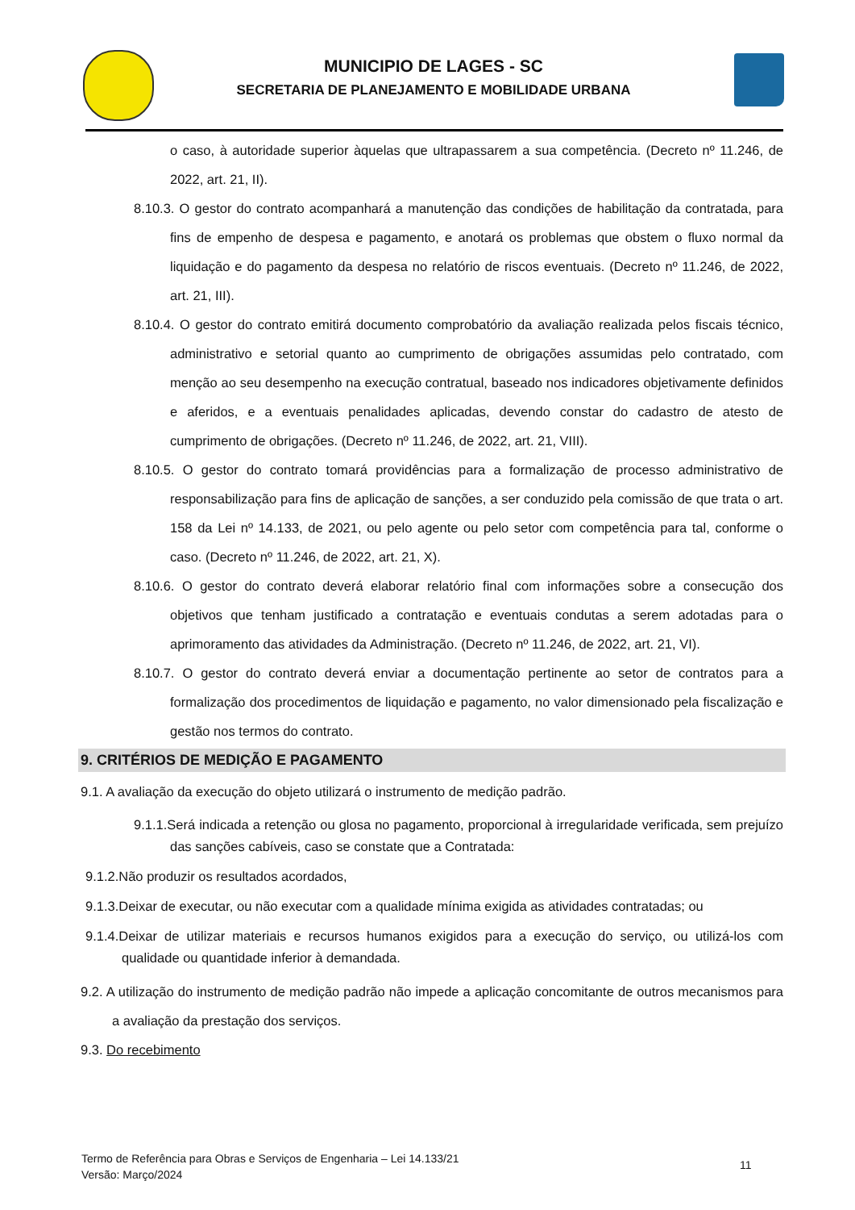MUNICIPIO DE LAGES - SC
SECRETARIA DE PLANEJAMENTO E MOBILIDADE URBANA
o caso, à autoridade superior àquelas que ultrapassarem a sua competência. (Decreto nº 11.246, de 2022, art. 21, II).
8.10.3. O gestor do contrato acompanhará a manutenção das condições de habilitação da contratada, para fins de empenho de despesa e pagamento, e anotará os problemas que obstem o fluxo normal da liquidação e do pagamento da despesa no relatório de riscos eventuais. (Decreto nº 11.246, de 2022, art. 21, III).
8.10.4. O gestor do contrato emitirá documento comprobatório da avaliação realizada pelos fiscais técnico, administrativo e setorial quanto ao cumprimento de obrigações assumidas pelo contratado, com menção ao seu desempenho na execução contratual, baseado nos indicadores objetivamente definidos e aferidos, e a eventuais penalidades aplicadas, devendo constar do cadastro de atesto de cumprimento de obrigações. (Decreto nº 11.246, de 2022, art. 21, VIII).
8.10.5. O gestor do contrato tomará providências para a formalização de processo administrativo de responsabilização para fins de aplicação de sanções, a ser conduzido pela comissão de que trata o art. 158 da Lei nº 14.133, de 2021, ou pelo agente ou pelo setor com competência para tal, conforme o caso. (Decreto nº 11.246, de 2022, art. 21, X).
8.10.6. O gestor do contrato deverá elaborar relatório final com informações sobre a consecução dos objetivos que tenham justificado a contratação e eventuais condutas a serem adotadas para o aprimoramento das atividades da Administração. (Decreto nº 11.246, de 2022, art. 21, VI).
8.10.7. O gestor do contrato deverá enviar a documentação pertinente ao setor de contratos para a formalização dos procedimentos de liquidação e pagamento, no valor dimensionado pela fiscalização e gestão nos termos do contrato.
9. CRITÉRIOS DE MEDIÇÃO E PAGAMENTO
9.1. A avaliação da execução do objeto utilizará o instrumento de medição padrão.
9.1.1.Será indicada a retenção ou glosa no pagamento, proporcional à irregularidade verificada, sem prejuízo das sanções cabíveis, caso se constate que a Contratada:
9.1.2.Não produzir os resultados acordados,
9.1.3.Deixar de executar, ou não executar com a qualidade mínima exigida as atividades contratadas; ou
9.1.4.Deixar de utilizar materiais e recursos humanos exigidos para a execução do serviço, ou utilizá-los com qualidade ou quantidade inferior à demandada.
9.2. A utilização do instrumento de medição padrão não impede a aplicação concomitante de outros mecanismos para a avaliação da prestação dos serviços.
9.3. Do recebimento
Termo de Referência para Obras e Serviços de Engenharia – Lei 14.133/21
Versão: Março/2024
11